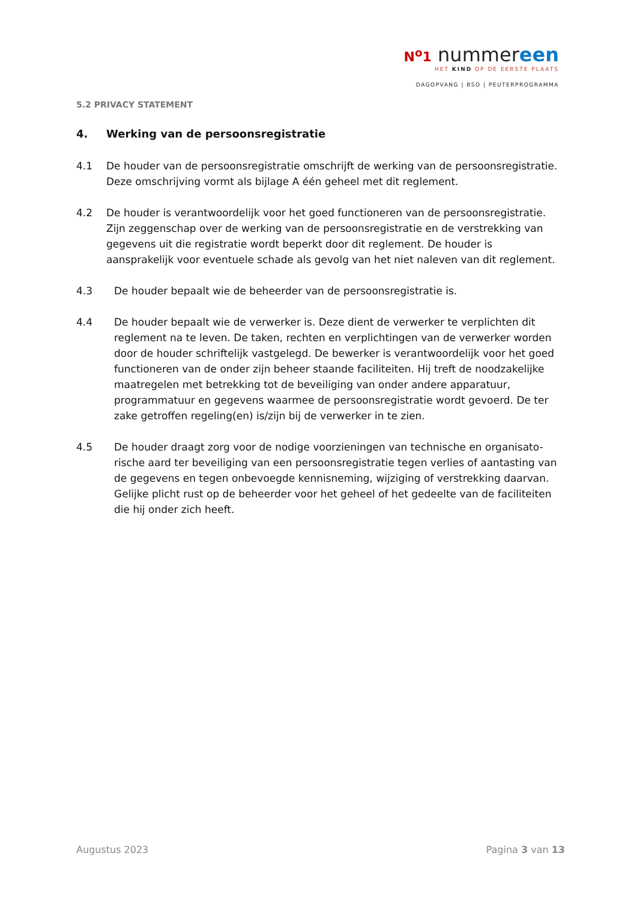N<sup>o</sup>1 nummereen
HET KIND OP DE EERSTE PLAATS
DAGOPVANG | BSO | PEUTERPROGRAMMA
5.2 PRIVACY STATEMENT
4. Werking van de persoonsregistratie
4.1 De houder van de persoonsregistratie omschrijft de werking van de persoonsregistratie. Deze omschrijving vormt als bijlage A één geheel met dit reglement.
4.2 De houder is verantwoordelijk voor het goed functioneren van de persoonsregistratie. Zijn zeggenschap over de werking van de persoonsregistratie en de verstrekking van gegevens uit die registratie wordt beperkt door dit reglement. De houder is aansprakelijk voor eventuele schade als gevolg van het niet naleven van dit reglement.
4.3 De houder bepaalt wie de beheerder van de persoonsregistratie is.
4.4 De houder bepaalt wie de verwerker is. Deze dient de verwerker te verplichten dit reglement na te leven. De taken, rechten en verplichtingen van de verwerker worden door de houder schriftelijk vastgelegd. De bewerker is verantwoordelijk voor het goed functioneren van de onder zijn beheer staande faciliteiten. Hij treft de noodzakelijke maatregelen met betrekking tot de beveiliging van onder andere apparatuur, programmatuur en gegevens waarmee de persoonsregistratie wordt gevoerd. De ter zake getroffen regeling(en) is/zijn bij de verwerker in te zien.
4.5 De houder draagt zorg voor de nodige voorzieningen van technische en organisato-rische aard ter beveiliging van een persoonsregistratie tegen verlies of aantasting van de gegevens en tegen onbevoegde kennisneming, wijziging of verstrekking daarvan. Gelijke plicht rust op de beheerder voor het geheel of het gedeelte van de faciliteiten die hij onder zich heeft.
Augustus 2023 Pagina 3 van 13